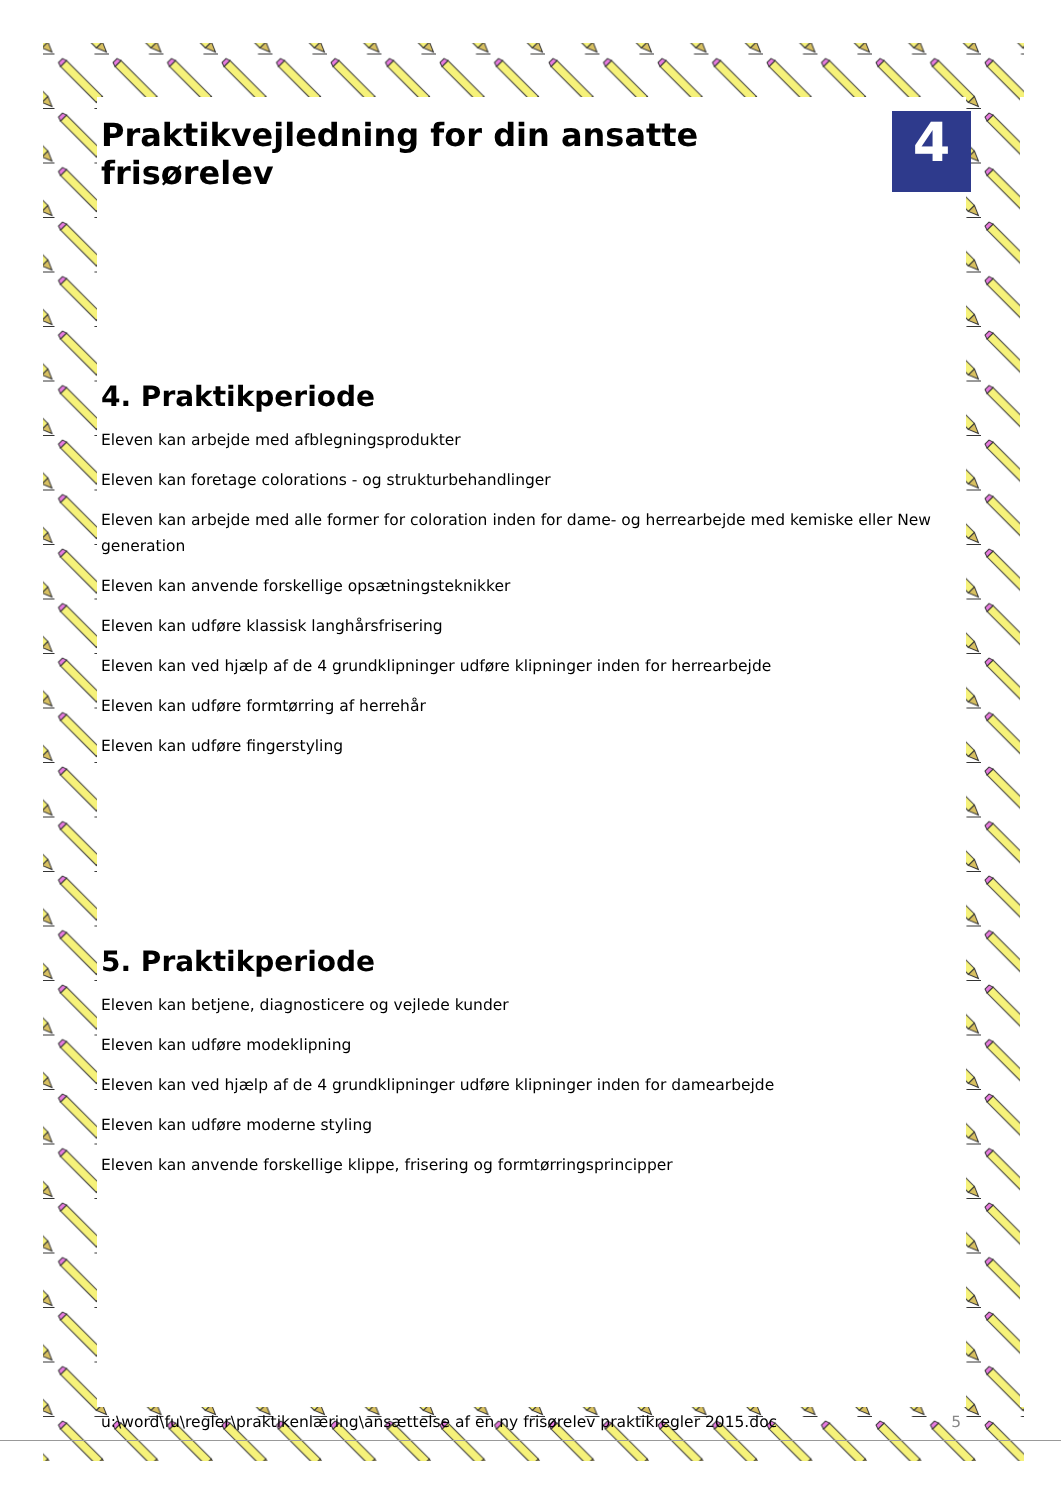Praktikvejledning for din ansatte frisørelev 4
4. Praktikperiode
Eleven kan arbejde med afblegningsprodukter
Eleven kan foretage colorations - og strukturbehandlinger
Eleven kan arbejde med alle former for coloration inden for dame- og herrearbejde med kemiske eller New generation
Eleven kan anvende forskellige opsætningsteknikker
Eleven kan udføre klassisk langhårsfrisering
Eleven kan ved hjælp af de 4 grundklipninger udføre klipninger inden for herrearbejde
Eleven kan udføre formtørring af herrehår
Eleven kan udføre fingerstyling
5. Praktikperiode
Eleven kan betjene, diagnosticere og vejlede kunder
Eleven kan udføre modeklipning
Eleven kan ved hjælp af de 4 grundklipninger udføre klipninger inden for damearbejde
Eleven kan udføre moderne styling
Eleven kan anvende forskellige klippe, frisering og formtørringsprincipper
u:\word\fu\regler\praktikenlæring\ansættelse af en ny frisørelev praktikregler 2015.doc 5